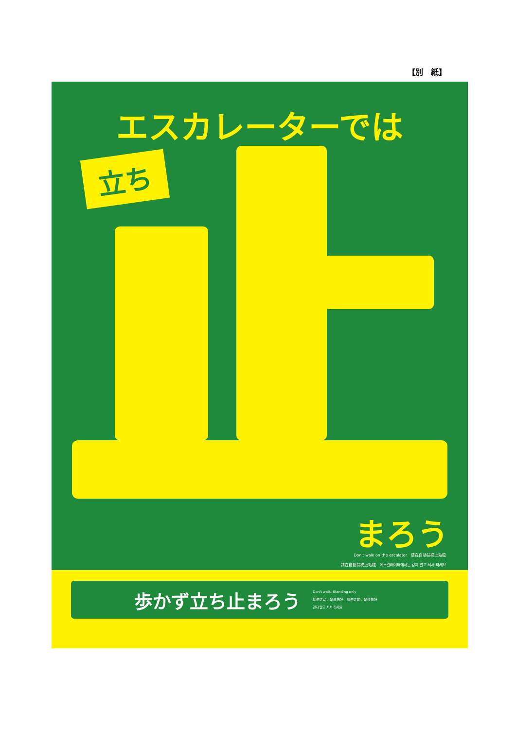【別　紙】
エスカレーターでは
立ち
まろう
Don't walk on the escalator　请在自动扶梯上站稳
請在自動扶梯上站穩　에스컬레이터에서는 걷지 말고 서서 타세요
歩かず立ち止まろう
Don't walk. Standing only
切勿走动，站稳扶好　請勿走動，站穩扶好
걷지 말고 서서 타세요